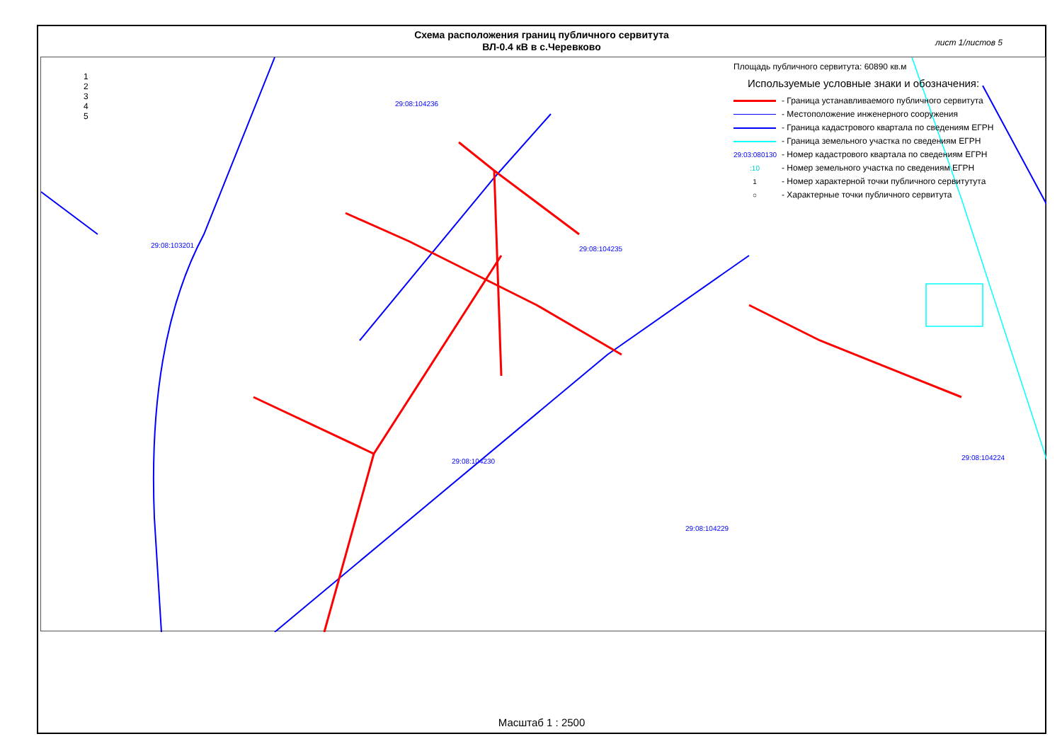Схема расположения границ публичного сервитута
ВЛ-0.4 кВ в с.Черевково
лист 1/листов 5
1
2
3
4
5
29:08:104236
29:08:103201 29:08:104235
29:08:104230
29:08:104229
29:08:104224
Площадь публичного сервитута: 60890 кв.м
Используемые условные знаки и обозначения:
- Граница устанавливаемого публичного сервитута
- Местоположение инженерного сооружения
- Граница кадастрового квартала по сведениям ЕГРН
- Граница земельного участка по сведениям ЕГРН
29:03:080130 - Номер кадастрового квартала по сведениям ЕГРН
:10 - Номер земельного участка по сведениям ЕГРН
1 - Номер характерной точки публичного сервитутута
○ - Характерные точки публичного сервитута
Масштаб 1 : 2500